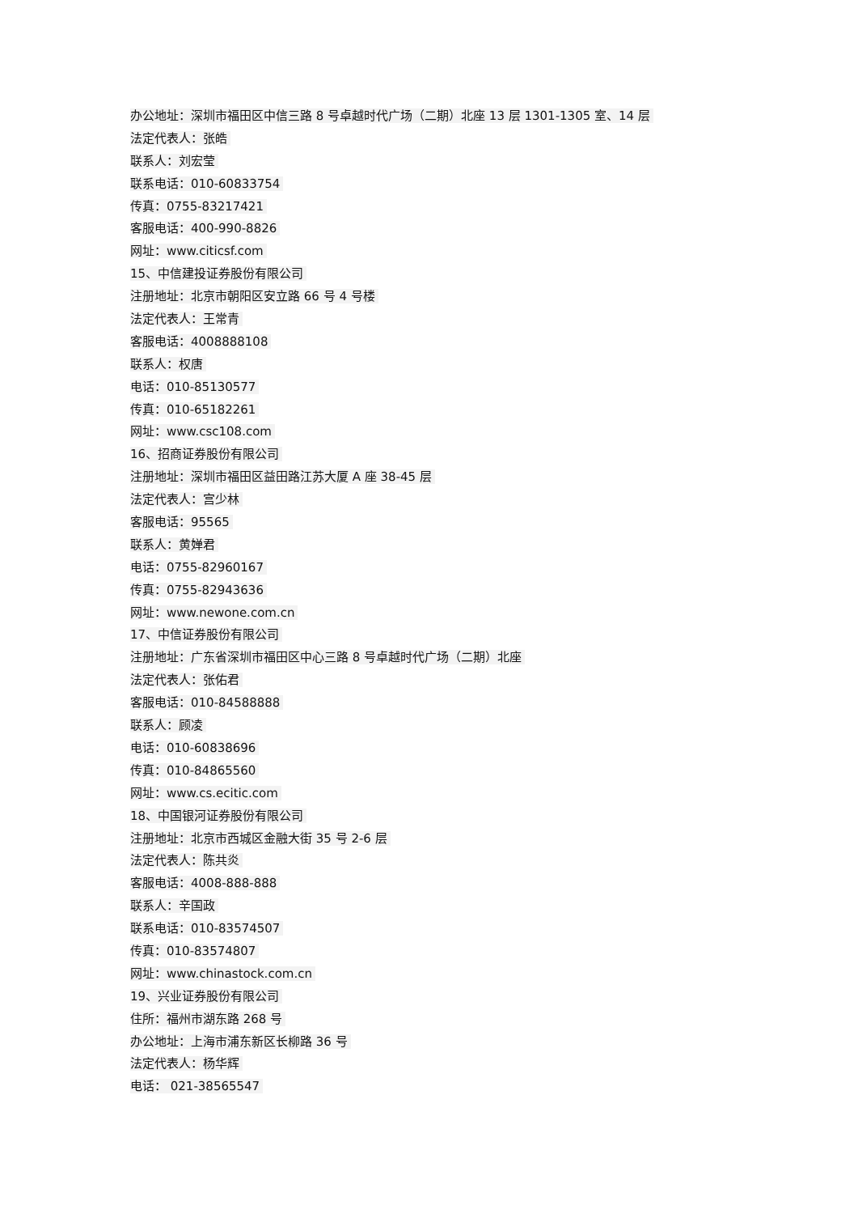办公地址：深圳市福田区中信三路 8 号卓越时代广场（二期）北座 13 层 1301-1305 室、14 层
法定代表人：张皓
联系人：刘宏莹
联系电话：010-60833754
传真：0755-83217421
客服电话：400-990-8826
网址：www.citicsf.com
15、中信建投证券股份有限公司
注册地址：北京市朝阳区安立路 66 号 4 号楼
法定代表人：王常青
客服电话：4008888108
联系人：权唐
电话：010-85130577
传真：010-65182261
网址：www.csc108.com
16、招商证券股份有限公司
注册地址：深圳市福田区益田路江苏大厦 A 座 38-45 层
法定代表人：宫少林
客服电话：95565
联系人：黄婵君
电话：0755-82960167
传真：0755-82943636
网址：www.newone.com.cn
17、中信证券股份有限公司
注册地址：广东省深圳市福田区中心三路 8 号卓越时代广场（二期）北座
法定代表人：张佑君
客服电话：010-84588888
联系人：顾凌
电话：010-60838696
传真：010-84865560
网址：www.cs.ecitic.com
18、中国银河证券股份有限公司
注册地址：北京市西城区金融大街 35 号 2-6 层
法定代表人：陈共炎
客服电话：4008-888-888
联系人：辛国政
联系电话：010-83574507
传真：010-83574807
网址：www.chinastock.com.cn
19、兴业证券股份有限公司
住所：福州市湖东路 268 号
办公地址：上海市浦东新区长柳路 36 号
法定代表人：杨华辉
电话： 021-38565547